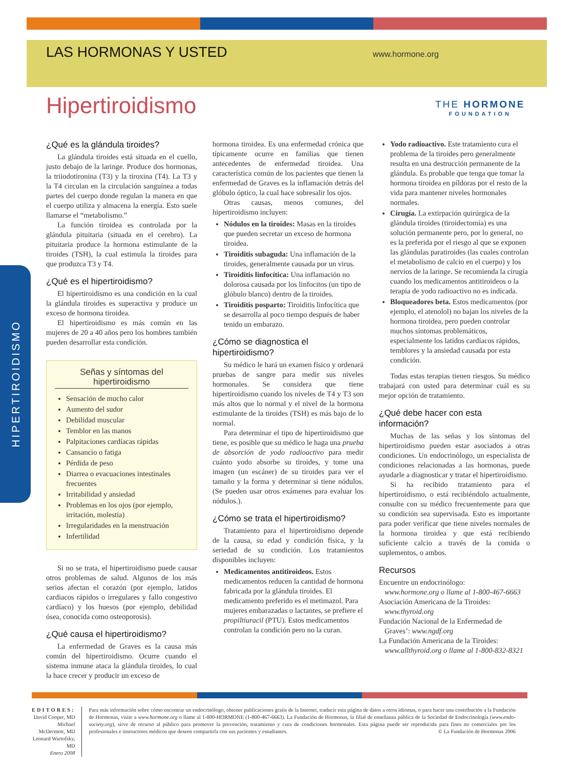LAS HORMONAS Y USTED
www.hormone.org
THE HORMONE
FOUNDATION
Hipertiroidismo
HIPERTIROIDISMO
¿Qué es la glándula tiroides?
La glándula tiroides está situada en el cuello, justo debajo de la laringe. Produce dos hormonas, la triiodotironina (T3) y la tiroxina (T4). La T3 y la T4 circulan en la circulación sanguínea a todas partes del cuerpo donde regulan la manera en que el cuerpo utiliza y almacena la energía. Esto suele llamarse el “metabolismo.”
La función tiroidea es controlada por la glándula pituitaria (situada en el cerebro). La pituitaria produce la hormona estimulante de la tiroides (TSH), la cual estimula la tiroides para que produzca T3 y T4.
¿Qué es el hipertiroidismo?
El hipertiroidismo es una condición en la cual la glándula tiroides es superactiva y produce un exceso de hormona tiroidea.
El hipertiroidismo es más común en las mujeres de 20 a 40 años pero los hombres también pueden desarrollar esta condición.
Señas y síntomas del hipertiroidismo
Sensación de mucho calor
Aumento del sudor
Debilidad muscular
Temblor en las manos
Palpitaciones cardíacas rápidas
Cansancio o fatiga
Pérdida de peso
Diarrea o evacuaciones intestinales frecuentes
Irritabilidad y ansiedad
Problemas en los ojos (por ejemplo, irritación, molestia)
Irregularidades en la menstruación
Infertilidad
Si no se trata, el hipertiroidismo puede causar otros problemas de salud. Algunos de los más serios afectan el corazón (por ejemplo, latidos cardiacos rápidos o irregulares y fallo congestivo cardíaco) y los huesos (por ejemplo, debilidad ósea, conocida como osteoporosis).
¿Qué causa el hipertiroidismo?
La enfermedad de Graves es la causa más común del hipertiroidismo. Ocurre cuando el sistema inmune ataca la glándula tiroides, lo cual la hace crecer y producir un exceso de
hormona tiroidea. Es una enfermedad crónica que típicamente ocurre en familias que tienen antecedentes de enfermedad tiroidea. Una característica común de los pacientes que tienen la enfermedad de Graves es la inflamación detrás del glóbulo óptico, la cual hace sobresalir los ojos.
Otras causas, menos comunes, del hipertiroidismo incluyen:
Nódulos en la tiroides: Masas en la tiroides que pueden secretar un exceso de hormona tiroidea.
Tiroiditis subaguda: Una inflamación de la tiroides, generalmente causada por un virus.
Tiroiditis linfocítica: Una inflamación no dolorosa causada por los linfocitos (un tipo de glóbulo blanco) dentro de la tiroides.
Tiroiditis posparto: Tiroiditis linfocítica que se desarrolla al poco tiempo después de haber tenido un embarazo.
¿Cómo se diagnostica el hipertiroidismo?
Su médico le hará un examen físico y ordenará pruebas de sangre para medir sus niveles hormonales. Se considera que tiene hipertiroidismo cuando los niveles de T4 y T3 son más altos que lo normal y el nivel de la hormona estimulante de la tiroides (TSH) es más bajo de lo normal.
Para determinar el tipo de hipertiroidismo que tiene, es posible que su médico le haga una prueba de absorción de yodo radioactivo para medir cuánto yodo absorbe su tiroides, y tome una imagen (un escáner) de su tiroides para ver el tamaño y la forma y determinar si tiene nódulos. (Se pueden usar otros exámenes para evaluar los nódulos.).
¿Cómo se trata el hipertiroidismo?
Tratamiento para el hipertiroidismo depende de la causa, su edad y condición física, y la seriedad de su condición. Los tratamientos disponibles incluyen:
Medicamentos antitiroideos. Estos medicamentos reducen la cantidad de hormona fabricada por la glándula tiroides. El medicamento preferido es el metimazol. Para mujeres embarazadas o lactantes, se prefiere el propiltiuracil (PTU). Estos medicamentos controlan la condición pero no la curan.
Yodo radioactivo. Este tratamiento cura el problema de la tiroides pero generalmente resulta en una destrucción permanente de la glándula. Es probable que tenga que tomar la hormona tiroidea en píldoras por el resto de la vida para mantener niveles hormonales normales.
Cirugía. La extirpación quirúrgica de la glándula tiroides (tiroidectomía) es una solución permanente pero, por lo general, no es la preferida por el riesgo al que se exponen las glándulas paratiroides (las cuales controlan el metabolismo de calcio en el cuerpo) y los nervios de la laringe. Se recomienda la cirugía cuando los medicamentos antitiroideos o la terapia de yodo radioactivo no es indicada.
Bloqueadores beta. Estos medicamentos (por ejemplo, el atenolol) no bajan los niveles de la hormona tiroidea, pero pueden controlar muchos síntomas problemáticos, especialmente los latidos cardíacos rápidos, temblores y la ansiedad causada por esta condición.
Todas estas terapias tienen riesgos. Su médico trabajará con usted para determinar cuál es su mejor opción de tratamiento.
¿Qué debe hacer con esta información?
Muchas de las señas y los síntomas del hipertiroidismo pueden estar asociados a otras condiciones. Un endocrinólogo, un especialista de condiciones relacionadas a las hormonas, puede ayudarle a diagnosticar y tratar el hipertiroidismo.
Si ha recibido tratamiento para el hipertiroidismo, o está recibiéndolo actualmente, consulte con su médico frecuentemente para que su condición sea supervisada. Esto es importante para poder verificar que tiene niveles normales de la hormona tiroidea y que está recibiendo suficiente calcio a través de la comida o suplementos, o ambos.
Recursos
Encuentre un endocrinólogo:
www.hormone.org o llame al 1-800-467-6663
Asociación Americana de la Tiroides:
www.thyroid.org
Fundación Nacional de la Enfermedad de
Graves’: www.ngdf.org
La Fundación Americana de la Tiroides:
www.allthyroid.org o llame al 1-800-832-8321
EDITORES:
David Cooper, MD
Michael McDermott, MD
Leonard Wartofsky, MD
Enero 2008
Para más información sobre cómo encontrar un endocrinólogo, obtener publicaciones gratis de la Internet, traducir esta página de datos a otros idiomas, o para hacer una contribución a la Fundación de Hormonas, visite a www.hormone.org o llame al 1-800-HORMONE (1-800-467-6663). La Fundación de Hormonas, la filial de enseñanza pública de la Sociedad de Endocrinología (www.endo-society.org), sirve de recurso al público para promover la prevención, tratamiento y cura de condiciones hormonales. Esta página puede ser reproducida para fines no comerciales por los profesionales e instructores médicos que deseen compartirla con sus pacientes y estudiantes. © La Fundación de Hormonas 2006